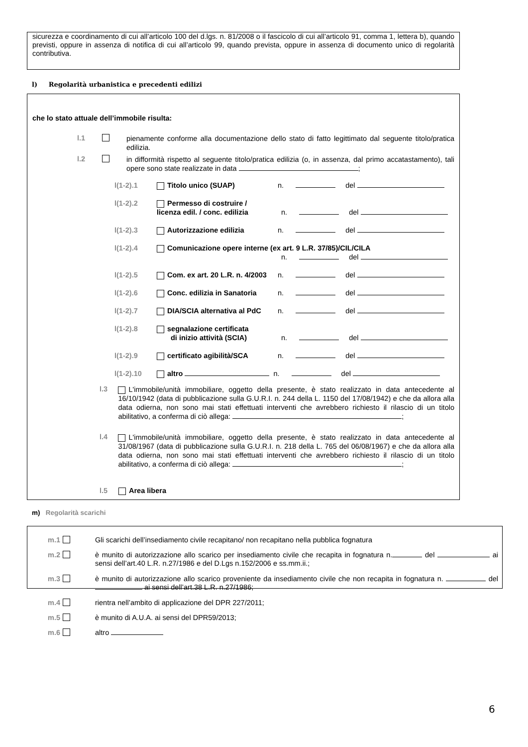sicurezza e coordinamento di cui all’articolo 100 del d.lgs. n. 81/2008 o il fascicolo di cui all’articolo 91, comma 1, lettera b), quando previsti, oppure in assenza di notifica di cui all’articolo 99, quando prevista, oppure in assenza di documento unico di regolarità contributiva.
l) Regolarità urbanistica e precedenti edilizi
che lo stato attuale dell’immobile risulta:
l.1
pienamente conforme alla documentazione dello stato di fatto legittimato dal seguente titolo/pratica edilizia.
l.2
in difformità rispetto al seguente titolo/pratica edilizia (o, in assenza, dal primo accatastamento), tali opere sono state realizzate in data ;
l(1-2).1 Titolo unico (SUAP) n. del
l(1-2).2 Permesso di costruire /
licenza edil. / conc. edilizia n. del
l(1-2).3 Autorizzazione edilizia n. del
l(1-2).4 Comunicazione opere interne (ex art. 9 L.R. 37/85)/CIL/CILA
n. del
l(1-2).5 Com. ex art. 20 L.R. n. 4/2003 n. del
l(1-2).6 Conc. edilizia in Sanatoria n. del
l(1-2).7 DIA/SCIA alternativa al PdC n. del
l(1-2).8 segnalazione certificata
di inizio attività (SCIA) n. del
l(1-2).9 certificato agibilità/SCA n. del
l(1-2).10 altro n. del
l.3
L'immobile/unità immobiliare, oggetto della presente, è stato realizzato in data antecedente al 16/10/1942 (data di pubblicazione sulla G.U.R.I. n. 244 della L. 1150 del 17/08/1942) e che da allora alla data odierna, non sono mai stati effettuati interventi che avrebbero richiesto il rilascio di un titolo abilitativo, a conferma di ciò allega: ;
l.4
L'immobile/unità immobiliare, oggetto della presente, è stato realizzato in data antecedente al 31/08/1967 (data di pubblicazione sulla G.U.R.I. n. 218 della L. 765 del 06/08/1967) e che da allora alla data odierna, non sono mai stati effettuati interventi che avrebbero richiesto il rilascio di un titolo abilitativo, a conferma di ciò allega: ;
l.5 Area libera
m) Regolarità scarichi
m.1 Gli scarichi dell’insediamento civile recapitano/ non recapitano nella pubblica fognatura
m.2
è munito di autorizzazione allo scarico per insediamento civile che recapita in fognatura n. del ai sensi dell’art.40 L.R. n.27/1986 e del D.Lgs n.152/2006 e ss.mm.ii.;
m.3
è munito di autorizzazione allo scarico proveniente da insediamento civile che non recapita in fognatura n. del ai sensi dell’art.38 L.R. n.27/1986;
m.4 rientra nell’ambito di applicazione del DPR 227/2011;
m.5 è munito di A.U.A. ai sensi del DPR59/2013;
m.6 altro
6